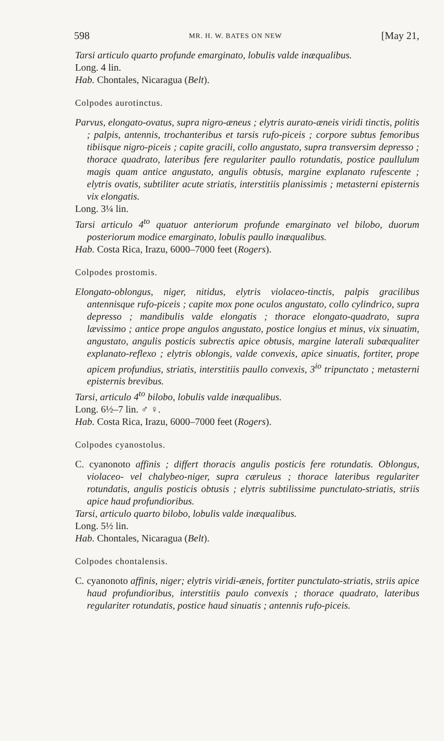598 MR. H. W. BATES ON NEW [May 21,
Tarsi articulo quarto profunde emarginato, lobulis valde inæqualibus.
Long. 4 lin.
Hab. Chontales, Nicaragua (Belt).
Colpodes aurotinctus.
Parvus, elongato-ovatus, supra nigro-æneus ; elytris aurato-æneis viridi tinctis, politis ; palpis, antennis, trochanteribus et tarsis rufo-piceis ; corpore subtus femoribus tibiisque nigro-piceis ; capite gracili, collo angustato, supra transversim depresso ; thorace quadrato, lateribus fere regulariter paullo rotundatis, postice paullulum magis quam antice angustato, angulis obtusis, margine explanato rufescente ; elytris ovatis, subtiliter acute striatis, interstitiis planissimis ; metasterni episternis vix elongatis.
Long. 3¼ lin.
Tarsi articulo 4<sup>to</sup> quatuor anteriorum profunde emarginato vel bilobo, duorum posteriorum modice emarginato, lobulis paullo inæqualibus.
Hab. Costa Rica, Irazu, 6000–7000 feet (Rogers).
Colpodes prostomis.
Elongato-oblongus, niger, nitidus, elytris violaceo-tinctis, palpis gracilibus antennisque rufo-piceis ; capite mox pone oculos angustato, collo cylindrico, supra depresso ; mandibulis valde elongatis ; thorace elongato-quadrato, supra lævissimo ; antice prope angulos angustato, postice longius et minus, vix sinuatim, angustato, angulis posticis subrectis apice obtusis, margine laterali subæqualiter explanato-reflexo ; elytris oblongis, valde convexis, apice sinuatis, fortiter, prope apicem profundius, striatis, interstitiis paullo convexis, 3<sup>io</sup> tripunctato ; metasterni episternis brevibus.
Tarsi, articulo 4<sup>to</sup> bilobo, lobulis valde inæqualibus.
Long. 6½–7 lin. ♂ ♀.
Hab. Costa Rica, Irazu, 6000–7000 feet (Rogers).
Colpodes cyanostolus.
C. cyanonoto affinis ; differt thoracis angulis posticis fere rotundatis. Oblongus, violaceo- vel chalybeo-niger, supra cæruleus ; thorace lateribus regulariter rotundatis, angulis posticis obtusis ; elytris subtilissime punctulato-striatis, striis apice haud profundioribus.
Tarsi, articulo quarto bilobo, lobulis valde inæqualibus.
Long. 5½ lin.
Hab. Chontales, Nicaragua (Belt).
Colpodes chontalensis.
C. cyanonoto affinis, niger; elytris viridi-æneis, fortiter punctulato-striatis, striis apice haud profundioribus, interstitiis paulo convexis ; thorace quadrato, lateribus regulariter rotundatis, postice haud sinuatis ; antennis rufo-piceis.